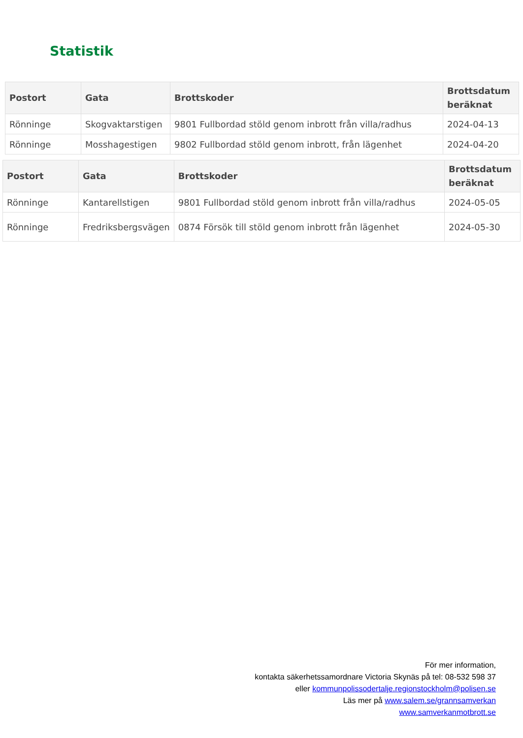Statistik
| Postort | Gata | Brottskoder | Brottsdatum beräknat |
| --- | --- | --- | --- |
| Rönninge | Skogvaktarstigen | 9801 Fullbordad stöld genom inbrott från villa/radhus | 2024-04-13 |
| Rönninge | Mosshagestigen | 9802 Fullbordad stöld genom inbrott, från lägenhet | 2024-04-20 |
| Postort | Gata | Brottskoder | Brottsdatum beräknat |
| --- | --- | --- | --- |
| Rönninge | Kantarellstigen | 9801 Fullbordad stöld genom inbrott från villa/radhus | 2024-05-05 |
| Rönninge | Fredriksbergsvägen | 0874 Försök till stöld genom inbrott från lägenhet | 2024-05-30 |
För mer information,
kontakta säkerhetssamordnare Victoria Skynäs på tel: 08-532 598 37
eller kommunpolissodertalje.regionstockholm@polisen.se
Läs mer på www.salem.se/grannsamverkan
www.samverkanmotbrott.se